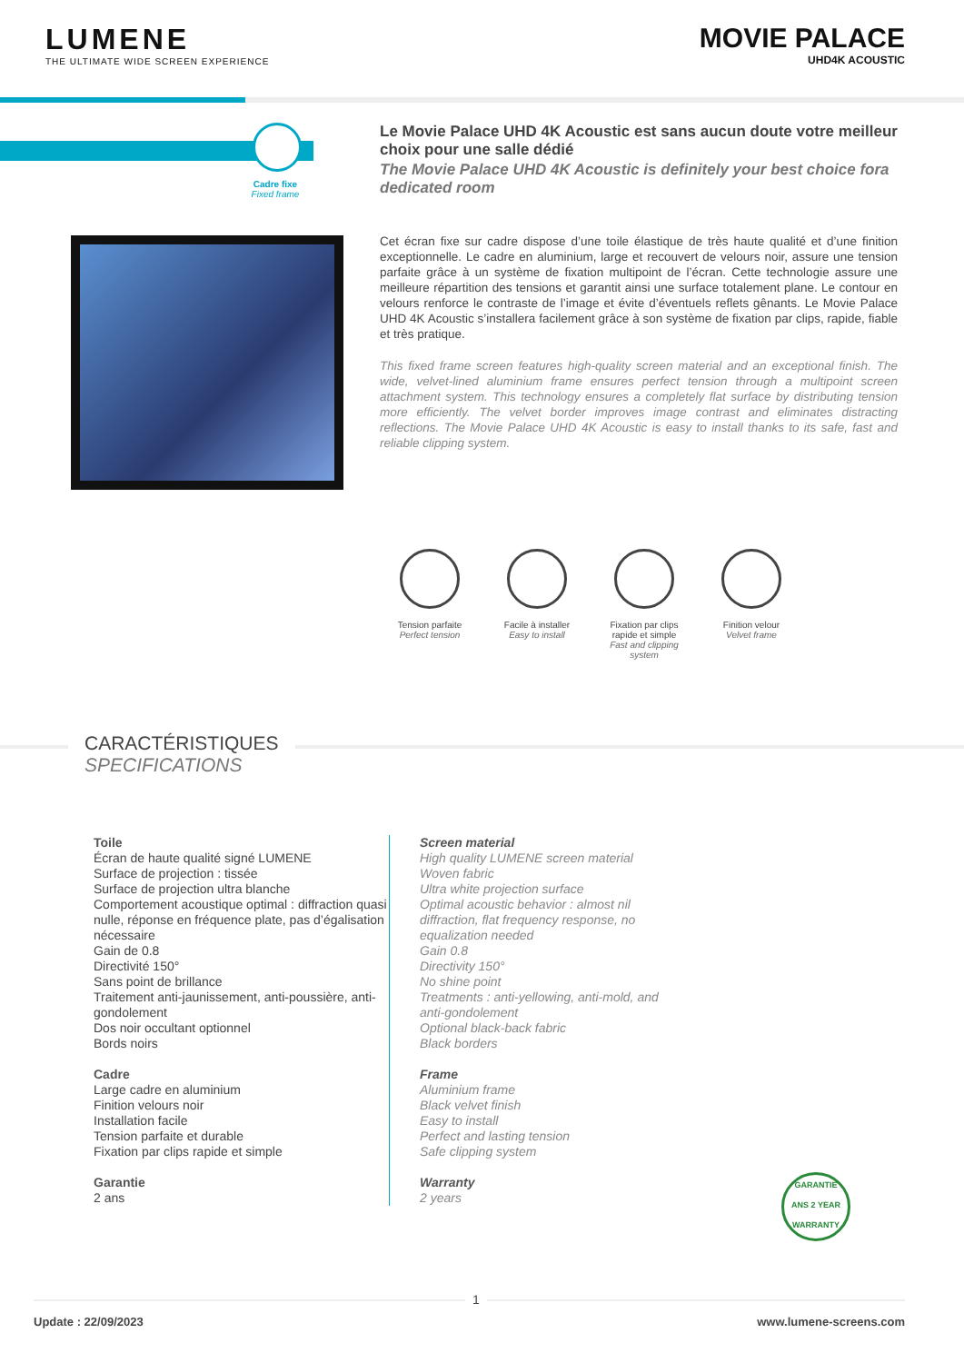LUMENE
THE ULTIMATE WIDE SCREEN EXPERIENCE
MOVIE PALACE
UHD4K ACOUSTIC
Cadre fixe
Fixed frame
Le Movie Palace UHD 4K Acoustic est sans aucun doute votre meilleur choix pour une salle dédié
The Movie Palace UHD 4K Acoustic is definitely your best choice fora dedicated room
Cet écran fixe sur cadre dispose d’une toile élastique de très haute qualité et d’une finition exceptionnelle. Le cadre en aluminium, large et recouvert de velours noir, assure une tension parfaite grâce à un système de fixation multipoint de l’écran. Cette technologie assure une meilleure répartition des tensions et garantit ainsi une surface totalement plane. Le contour en velours renforce le contraste de l’image et évite d’éventuels reflets gênants. Le Movie Palace UHD 4K Acoustic s’installera facilement grâce à son système de fixation par clips, rapide, fiable et très pratique.
This fixed frame screen features high-quality screen material and an exceptional finish. The wide, velvet-lined aluminium frame ensures perfect tension through a multipoint screen attachment system. This technology ensures a completely flat surface by distributing tension more efficiently. The velvet border improves image contrast and eliminates distracting reflections. The Movie Palace UHD 4K Acoustic is easy to install thanks to its safe, fast and reliable clipping system.
Tension parfaite
Perfect tension
Facile à installer
Easy to install
Fixation par clips rapide et simple
Fast and clipping system
Finition velour
Velvet frame
CARACTÉRISTIQUES
SPECIFICATIONS
Toile
Écran de haute qualité signé LUMENE
Surface de projection : tissée
Surface de projection ultra blanche
Comportement acoustique optimal : diffraction quasi nulle, réponse en fréquence plate, pas d’égalisation nécessaire
Gain de 0.8
Directivité 150°
Sans point de brillance
Traitement anti-jaunissement, anti-poussière, anti-gondolement
Dos noir occultant optionnel
Bords noirs
Cadre
Large cadre en aluminium
Finition velours noir
Installation facile
Tension parfaite et durable
Fixation par clips rapide et simple
Garantie
2 ans
Screen material
High quality LUMENE screen material
Woven fabric
Ultra white projection surface
Optimal acoustic behavior : almost nil
diffraction, flat frequency response, no
equalization needed
Gain 0.8
Directivity 150°
No shine point
Treatments : anti-yellowing, anti-mold, and
anti-gondolement
Optional black-back fabric
Black borders
Frame
Aluminium frame
Black velvet finish
Easy to install
Perfect and lasting tension
Safe clipping system
Warranty
2 years
GARANTIE
ANS 2 YEAR
WARRANTY
Update : 22/09/2023 www.lumene-screens.com
1